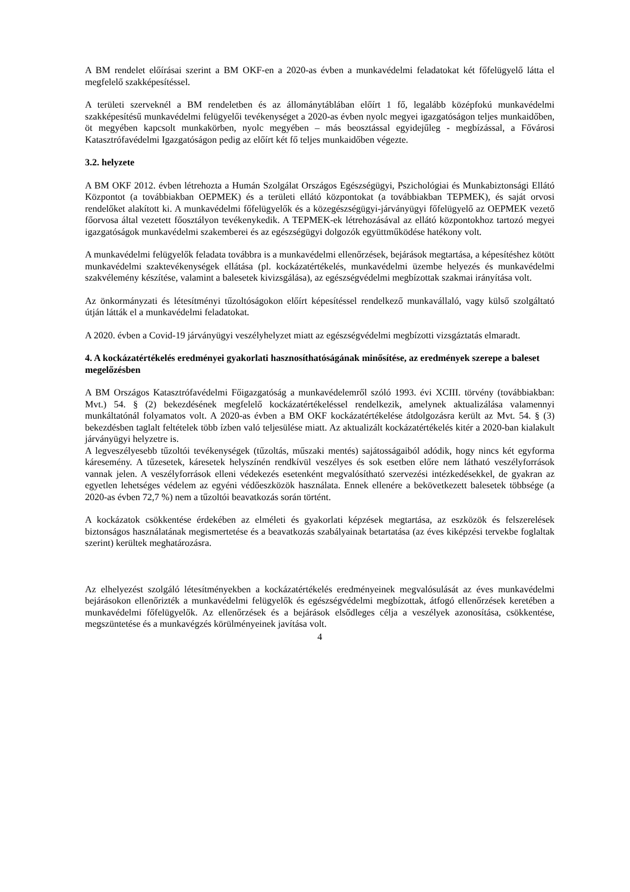A BM rendelet előírásai szerint a BM OKF-en a 2020-as évben a munkavédelmi feladatokat két főfelügyelő látta el megfelelő szakképesítéssel.
A területi szerveknél a BM rendeletben és az állománytáblában előírt 1 fő, legalább középfokú munkavédelmi szakképesítésű munkavédelmi felügyelői tevékenységet a 2020-as évben nyolc megyei igazgatóságon teljes munkaidőben, öt megyében kapcsolt munkakörben, nyolc megyében – más beosztással egyidejűleg - megbízással, a Fővárosi Katasztrófavédelmi Igazgatóságon pedig az előírt két fő teljes munkaidőben végezte.
3.2. helyzete
A BM OKF 2012. évben létrehozta a Humán Szolgálat Országos Egészségügyi, Pszichológiai és Munkabiztonsági Ellátó Központot (a továbbiakban OEPMEK) és a területi ellátó központokat (a továbbiakban TEPMEK), és saját orvosi rendelőket alakított ki. A munkavédelmi főfelügyelők és a közegészségügyi-járványügyi főfelügyelő az OEPMEK vezető főorvosa által vezetett főosztályon tevékenykedik. A TEPMEK-ek létrehozásával az ellátó központokhoz tartozó megyei igazgatóságok munkavédelmi szakemberei és az egészségügyi dolgozók együttműködése hatékony volt.
A munkavédelmi felügyelők feladata továbbra is a munkavédelmi ellenőrzések, bejárások megtartása, a képesítéshez kötött munkavédelmi szaktevékenységek ellátása (pl. kockázatértékelés, munkavédelmi üzembe helyezés és munkavédelmi szakvélemény készítése, valamint a balesetek kivizsgálása), az egészségvédelmi megbízottak szakmai irányítása volt.
Az önkormányzati és létesítményi tűzoltóságokon előírt képesítéssel rendelkező munkavállaló, vagy külső szolgáltató útján látták el a munkavédelmi feladatokat.
A 2020. évben a Covid-19 járványügyi veszélyhelyzet miatt az egészségvédelmi megbízotti vizsgáztatás elmaradt.
4. A kockázatértékelés eredményei gyakorlati hasznosíthatóságának minősítése, az eredmények szerepe a baleset megelőzésben
A BM Országos Katasztrófavédelmi Főigazgatóság a munkavédelemről szóló 1993. évi XCIII. törvény (továbbiakban: Mvt.) 54. § (2) bekezdésének megfelelő kockázatértékeléssel rendelkezik, amelynek aktualizálása valamennyi munkáltatónál folyamatos volt. A 2020-as évben a BM OKF kockázatértékelése átdolgozásra került az Mvt. 54. § (3) bekezdésben taglalt feltételek több ízben való teljesülése miatt. Az aktualizált kockázatértékelés kitér a 2020-ban kialakult járványügyi helyzetre is.
A legveszélyesebb tűzoltói tevékenységek (tűzoltás, műszaki mentés) sajátosságaiból adódik, hogy nincs két egyforma káresemény. A tűzesetek, káresetek helyszínén rendkívül veszélyes és sok esetben előre nem látható veszélyforrások vannak jelen. A veszélyforrások elleni védekezés esetenként megvalósítható szervezési intézkedésekkel, de gyakran az egyetlen lehetséges védelem az egyéni védőeszközök használata. Ennek ellenére a bekövetkezett balesetek többsége (a 2020-as évben 72,7 %) nem a tűzoltói beavatkozás során történt.
A kockázatok csökkentése érdekében az elméleti és gyakorlati képzések megtartása, az eszközök és felszerelések biztonságos használatának megismertetése és a beavatkozás szabályainak betartatása (az éves kiképzési tervekbe foglaltak szerint) kerültek meghatározásra.
Az elhelyezést szolgáló létesítményekben a kockázatértékelés eredményeinek megvalósulását az éves munkavédelmi bejárásokon ellenőrizték a munkavédelmi felügyelők és egészségvédelmi megbízottak, átfogó ellenőrzések keretében a munkavédelmi főfelügyelők. Az ellenőrzések és a bejárások elsődleges célja a veszélyek azonosítása, csökkentése, megszüntetése és a munkavégzés körülményeinek javítása volt.
4